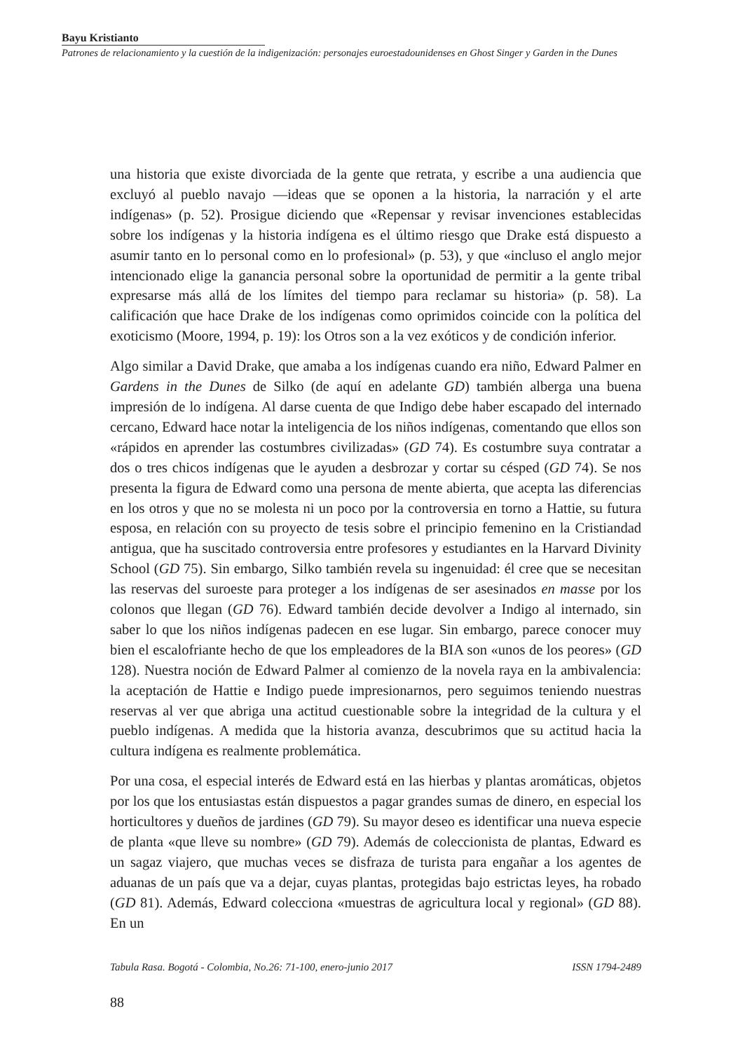Bayu Kristianto
Patrones de relacionamiento y la cuestión de la indigenización: personajes euroestadounidenses en Ghost Singer y Garden in the Dunes
una historia que existe divorciada de la gente que retrata, y escribe a una audiencia que excluyó al pueblo navajo —ideas que se oponen a la historia, la narración y el arte indígenas» (p. 52). Prosigue diciendo que «Repensar y revisar invenciones establecidas sobre los indígenas y la historia indígena es el último riesgo que Drake está dispuesto a asumir tanto en lo personal como en lo profesional» (p. 53), y que «incluso el anglo mejor intencionado elige la ganancia personal sobre la oportunidad de permitir a la gente tribal expresarse más allá de los límites del tiempo para reclamar su historia» (p. 58). La calificación que hace Drake de los indígenas como oprimidos coincide con la política del exoticismo (Moore, 1994, p. 19): los Otros son a la vez exóticos y de condición inferior.
Algo similar a David Drake, que amaba a los indígenas cuando era niño, Edward Palmer en Gardens in the Dunes de Silko (de aquí en adelante GD) también alberga una buena impresión de lo indígena. Al darse cuenta de que Indigo debe haber escapado del internado cercano, Edward hace notar la inteligencia de los niños indígenas, comentando que ellos son «rápidos en aprender las costumbres civilizadas» (GD 74). Es costumbre suya contratar a dos o tres chicos indígenas que le ayuden a desbrozar y cortar su césped (GD 74). Se nos presenta la figura de Edward como una persona de mente abierta, que acepta las diferencias en los otros y que no se molesta ni un poco por la controversia en torno a Hattie, su futura esposa, en relación con su proyecto de tesis sobre el principio femenino en la Cristiandad antigua, que ha suscitado controversia entre profesores y estudiantes en la Harvard Divinity School (GD 75). Sin embargo, Silko también revela su ingenuidad: él cree que se necesitan las reservas del suroeste para proteger a los indígenas de ser asesinados en masse por los colonos que llegan (GD 76). Edward también decide devolver a Indigo al internado, sin saber lo que los niños indígenas padecen en ese lugar. Sin embargo, parece conocer muy bien el escalofriante hecho de que los empleadores de la BIA son «unos de los peores» (GD 128). Nuestra noción de Edward Palmer al comienzo de la novela raya en la ambivalencia: la aceptación de Hattie e Indigo puede impresionarnos, pero seguimos teniendo nuestras reservas al ver que abriga una actitud cuestionable sobre la integridad de la cultura y el pueblo indígenas. A medida que la historia avanza, descubrimos que su actitud hacia la cultura indígena es realmente problemática.
Por una cosa, el especial interés de Edward está en las hierbas y plantas aromáticas, objetos por los que los entusiastas están dispuestos a pagar grandes sumas de dinero, en especial los horticultores y dueños de jardines (GD 79). Su mayor deseo es identificar una nueva especie de planta «que lleve su nombre» (GD 79). Además de coleccionista de plantas, Edward es un sagaz viajero, que muchas veces se disfraza de turista para engañar a los agentes de aduanas de un país que va a dejar, cuyas plantas, protegidas bajo estrictas leyes, ha robado (GD 81). Además, Edward colecciona «muestras de agricultura local y regional» (GD 88). En un
Tabula Rasa. Bogotá - Colombia, No.26: 71-100, enero-junio 2017 ISSN 1794-2489
88